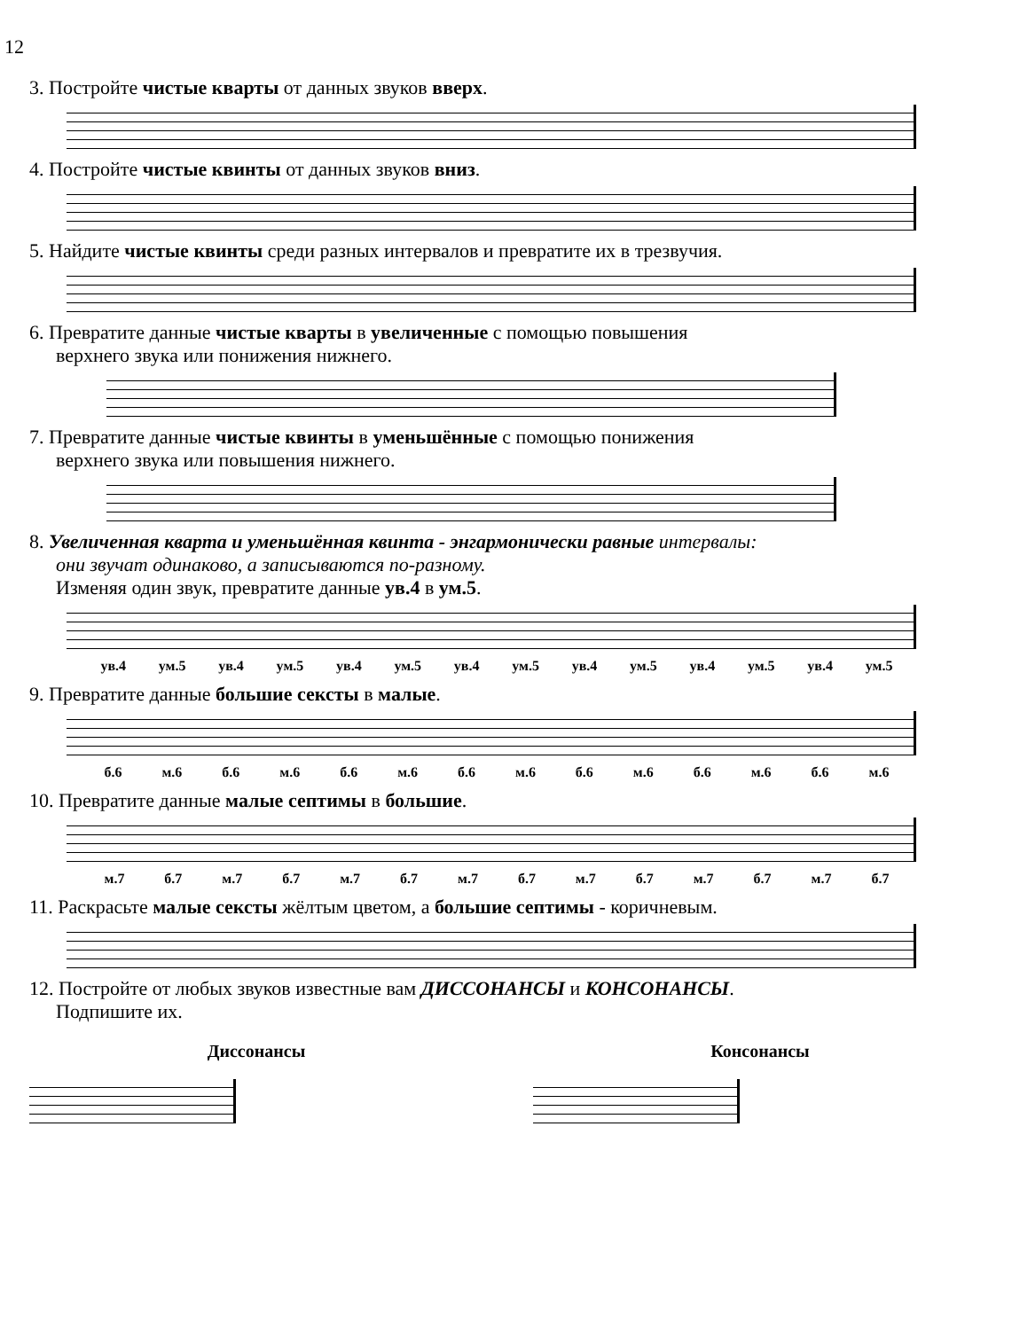12
3. Постройте чистые кварты от данных звуков вверх.
4. Постройте чистые квинты от данных звуков вниз.
5. Найдите чистые квинты среди разных интервалов и превратите их в трезвучия.
6. Превратите данные чистые кварты в увеличенные с помощью повышения
верхнего звука или понижения нижнего.
7. Превратите данные чистые квинты в уменьшённые с помощью понижения
верхнего звука или повышения нижнего.
8. Увеличенная кварта и уменьшённая квинта - энгармонически равные интервалы:
они звучат одинаково, а записываются по-разному.
Изменяя один звук, превратите данные ув.4 в ум.5.
ув.4 ум.5 ув.4 ум.5 ув.4 ум.5 ув.4 ум.5 ув.4 ум.5 ув.4 ум.5 ув.4 ум.5
9. Превратите данные большие сексты в малые.
б.6 м.6 б.6 м.6 б.6 м.6 б.6 м.6 б.6 м.6 б.6 м.6 б.6 м.6
10. Превратите данные малые септимы в большие.
м.7 б.7 м.7 б.7 м.7 б.7 м.7 б.7 м.7 б.7 м.7 б.7 м.7 б.7
11. Раскрасьте малые сексты жёлтым цветом, а большие септимы - коричневым.
12. Постройте от любых звуков известные вам ДИССОНАНСЫ и КОНСОНАНСЫ.
Подпишите их.
Диссонансы Консонансы